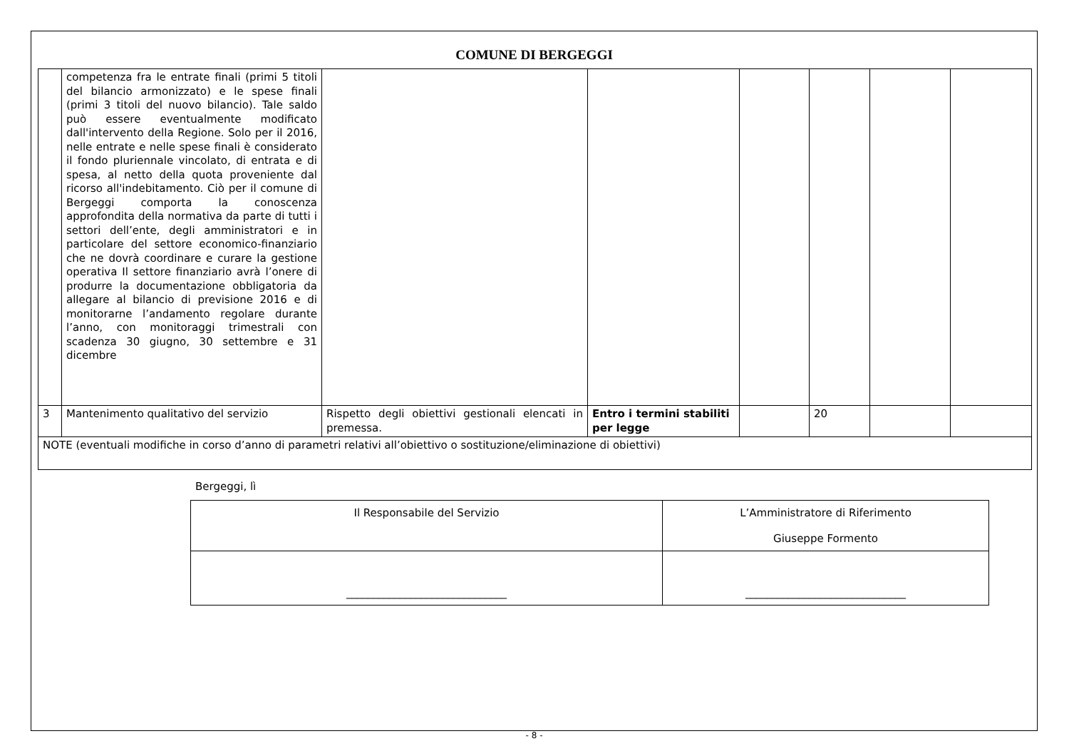COMUNE DI BERGEGGI
| | competenza fra le entrate finali (primi 5 titoli del bilancio armonizzato) e le spese finali (primi 3 titoli del nuovo bilancio). Tale saldo può essere eventualmente modificato dall'intervento della Regione. Solo per il 2016, nelle entrate e nelle spese finali è considerato il fondo pluriennale vincolato, di entrata e di spesa, al netto della quota proveniente dal ricorso all'indebitamento. Ciò per il comune di Bergeggi comporta la conoscenza approfondita della normativa da parte di tutti i settori dell’ente, degli amministratori e in particolare del settore economico-finanziario che ne dovrà coordinare e curare la gestione operativa Il settore finanziario avrà l’onere di produrre la documentazione obbligatoria da allegare al bilancio di previsione 2016 e di monitorarne l’andamento regolare durante l’anno, con monitoraggi trimestrali con scadenza 30 giugno, 30 settembre e 31 dicembre | | | | | | |
| 3 | Mantenimento qualitativo del servizio | Rispetto degli obiettivi gestionali elencati in premessa. | Entro i termini stabiliti per legge | | 20 | | |
| NOTE (eventuali modifiche in corso d’anno di parametri relativi all’obiettivo o sostituzione/eliminazione di obiettivi) | | | | | | | |
Bergeggi, lì
| Il Responsabile del Servizio | L’Amministratore di Riferimento Giuseppe Formento |
| ______________________________ | ______________________________ |
- 8 -